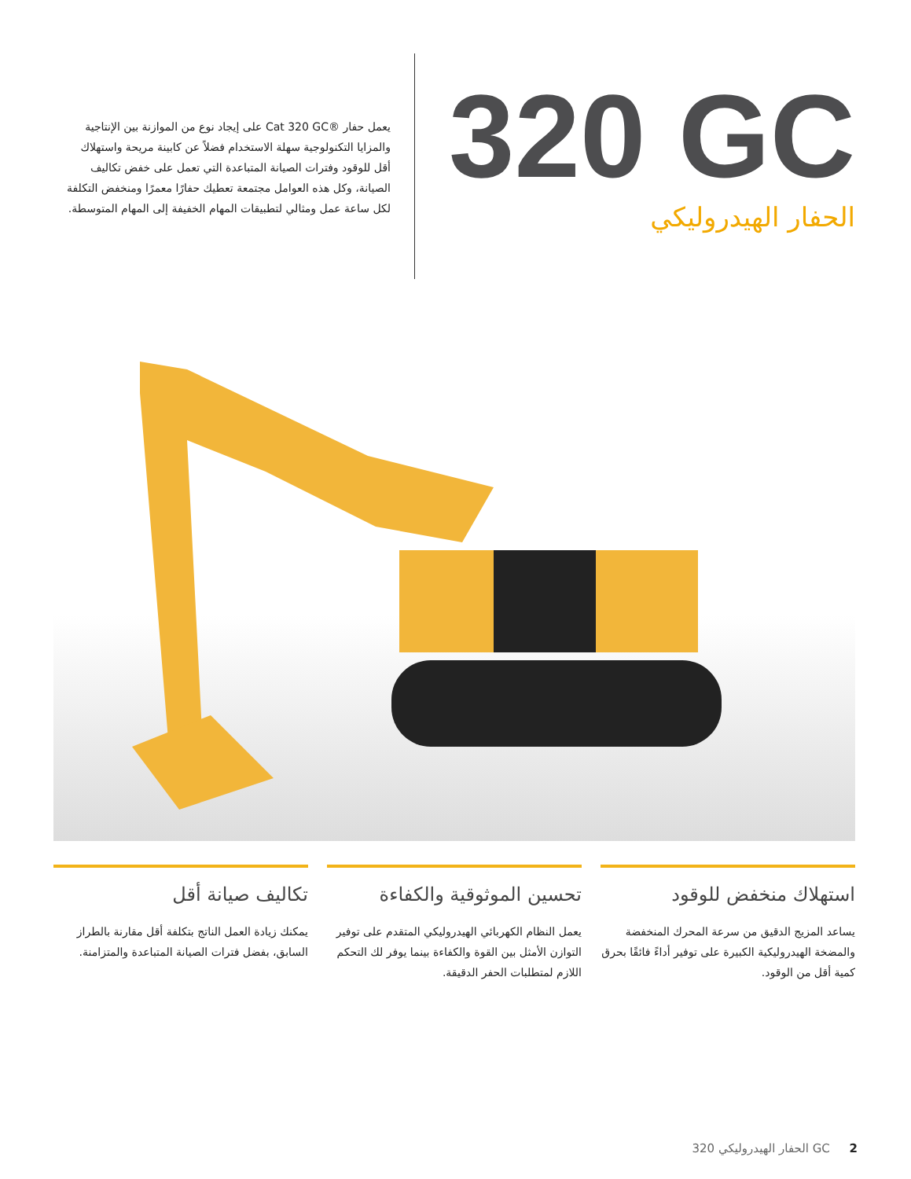320 GC
الحفار الهيدروليكي
يعمل حفار ®Cat 320 GC على إيجاد نوع من الموازنة بين الإنتاجية والمزايا التكنولوجية سهلة الاستخدام فضلاً عن كابينة مريحة واستهلاك أقل للوقود وفترات الصيانة المتباعدة التي تعمل على خفض تكاليف الصيانة، وكل هذه العوامل مجتمعة تعطيك حفارًا معمرًا ومنخفض التكلفة لكل ساعة عمل ومثالي لتطبيقات المهام الخفيفة إلى المهام المتوسطة.
استهلاك منخفض للوقود
يساعد المزيج الدقيق من سرعة المحرك المنخفضة والمضخة الهيدروليكية الكبيرة على توفير أداءً فائقًا بحرق كمية أقل من الوقود.
تحسين الموثوقية والكفاءة
يعمل النظام الكهربائي الهيدروليكي المتقدم على توفير التوازن الأمثل بين القوة والكفاءة بينما يوفر لك التحكم اللازم لمتطلبات الحفر الدقيقة.
تكاليف صيانة أقل
يمكنك زيادة العمل الناتج بتكلفة أقل مقارنة بالطراز السابق، بفضل فترات الصيانة المتباعدة والمتزامنة.
الحفار الهيدروليكي 320 GC 2